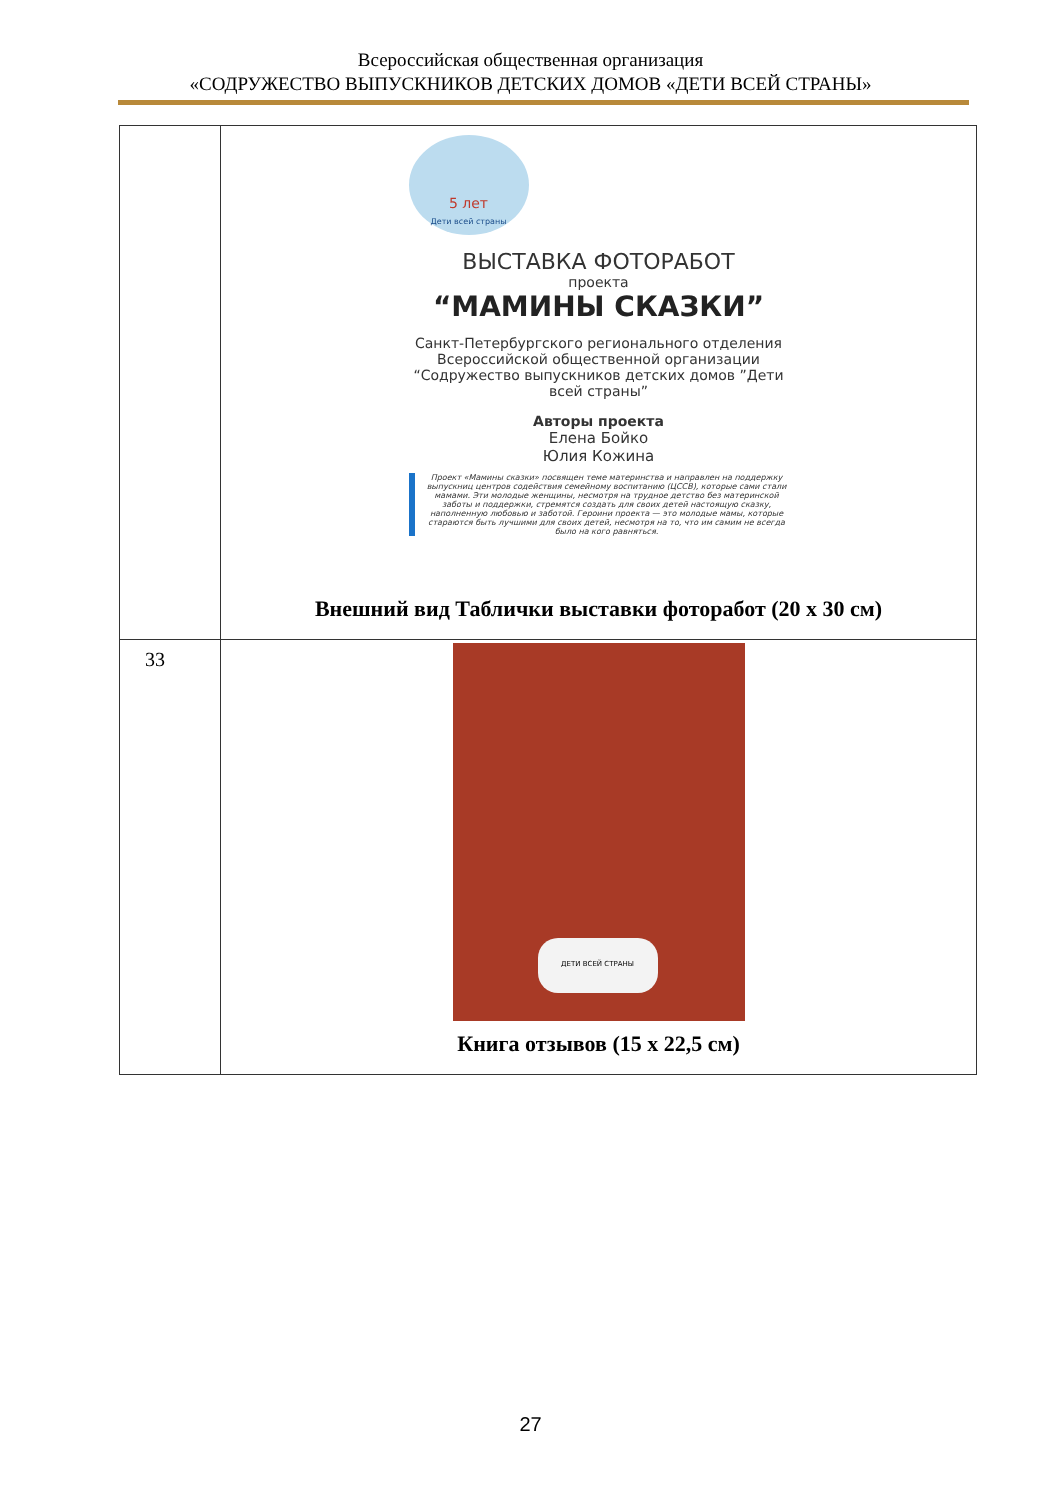Всероссийская общественная организация
«СОДРУЖЕСТВО ВЫПУСКНИКОВ ДЕТСКИХ ДОМОВ «ДЕТИ ВСЕЙ СТРАНЫ»
| | 5 лет Дети всей страны ВЫСТАВКА ФОТОРАБОТ проекта “МАМИНЫ СКАЗКИ” Санкт-Петербургского регионального отделения Всероссийской общественной организации “Содружество выпускников детских домов ”Дети всей страны” Авторы проекта Елена Бойко Юлия Кожина Проект «Мамины сказки» посвящен теме материнства и направлен на поддержку выпускниц центров содействия семейному воспитанию (ЦССВ), которые сами стали мамами. Эти молодые женщины, несмотря на трудное детство без материнской заботы и поддержки, стремятся создать для своих детей настоящую сказку, наполненную любовью и заботой. Героини проекта — это молодые мамы, которые стараются быть лучшими для своих детей, несмотря на то, что им самим не всегда было на кого равняться. Внешний вид Таблички выставки фоторабот (20 х 30 см) |
| 33 | ДЕТИ ВСЕЙ СТРАНЫ Книга отзывов (15 х 22,5 см) |
27